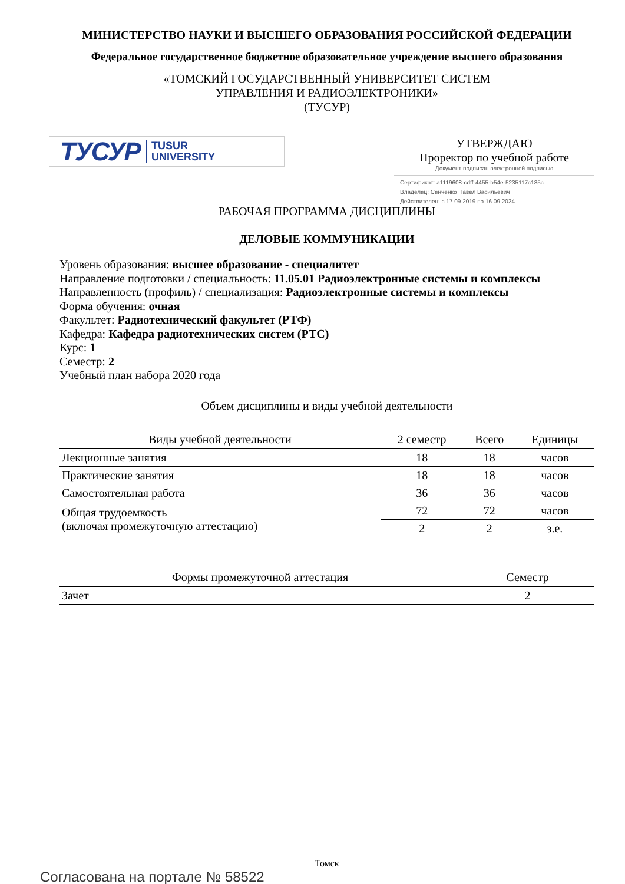МИНИСТЕРСТВО НАУКИ И ВЫСШЕГО ОБРАЗОВАНИЯ РОССИЙСКОЙ ФЕДЕРАЦИИ
Федеральное государственное бюджетное образовательное учреждение высшего образования
«ТОМСКИЙ ГОСУДАРСТВЕННЫЙ УНИВЕРСИТЕТ СИСТЕМ
УПРАВЛЕНИЯ И РАДИОЭЛЕКТРОНИКИ»
(ТУСУР)
ТУСУР TUSUR
UNIVERSITY
УТВЕРЖДАЮ
Проректор по учебной работе
Документ подписан электронной подписью
Сертификат: a1119608-cdff-4455-b54e-5235117c185c
Владелец: Сенченко Павел Васильевич
Действителен: с 17.09.2019 по 16.09.2024
РАБОЧАЯ ПРОГРАММА ДИСЦИПЛИНЫ
ДЕЛОВЫЕ КОММУНИКАЦИИ
Уровень образования: высшее образование - специалитет
Направление подготовки / специальность: 11.05.01 Радиоэлектронные системы и комплексы
Направленность (профиль) / специализация: Радиоэлектронные системы и комплексы
Форма обучения: очная
Факультет: Радиотехнический факультет (РТФ)
Кафедра: Кафедра радиотехнических систем (РТС)
Курс: 1
Семестр: 2
Учебный план набора 2020 года
Объем дисциплины и виды учебной деятельности
| Виды учебной деятельности | 2 семестр | Всего | Единицы |
| --- | --- | --- | --- |
| Лекционные занятия | 18 | 18 | часов |
| Практические занятия | 18 | 18 | часов |
| Самостоятельная работа | 36 | 36 | часов |
| Общая трудоемкость (включая промежуточную аттестацию) | 72 | 72 | часов |
| | 2 | 2 | з.е. |
| Формы промежуточной аттестация | Семестр |
| --- | --- |
| Зачет | 2 |
Томск
Согласована на портале № 58522